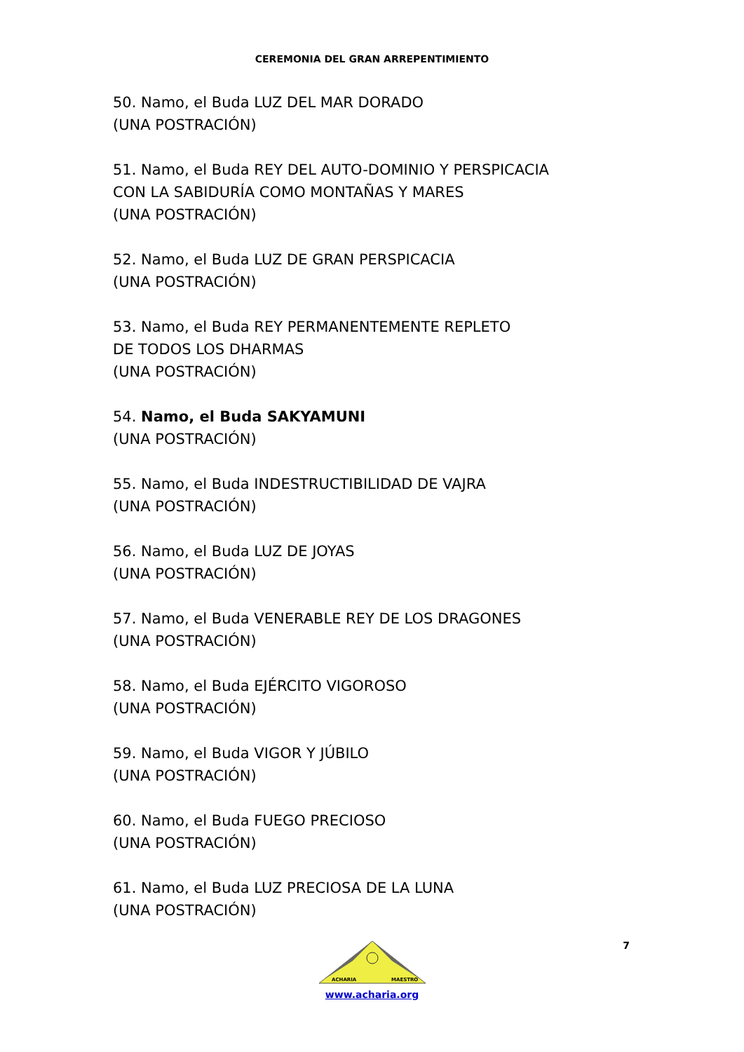CEREMONIA DEL GRAN ARREPENTIMIENTO
50. Namo, el Buda LUZ DEL MAR DORADO
(UNA POSTRACIÓN)
51. Namo, el Buda REY DEL AUTO-DOMINIO Y PERSPICACIA
CON LA SABIDURÍA COMO MONTAÑAS Y MARES
(UNA POSTRACIÓN)
52. Namo, el Buda LUZ DE GRAN PERSPICACIA
(UNA POSTRACIÓN)
53. Namo, el Buda REY PERMANENTEMENTE REPLETO
DE TODOS LOS DHARMAS
(UNA POSTRACIÓN)
54. Namo, el Buda SAKYAMUNI
(UNA POSTRACIÓN)
55. Namo, el Buda INDESTRUCTIBILIDAD DE VAJRA
(UNA POSTRACIÓN)
56. Namo, el Buda LUZ DE JOYAS
(UNA POSTRACIÓN)
57. Namo, el Buda VENERABLE REY DE LOS DRAGONES
(UNA POSTRACIÓN)
58. Namo, el Buda EJÉRCITO VIGOROSO
(UNA POSTRACIÓN)
59. Namo, el Buda VIGOR Y JÚBILO
(UNA POSTRACIÓN)
60. Namo, el Buda FUEGO PRECIOSO
(UNA POSTRACIÓN)
61. Namo, el Buda LUZ PRECIOSA DE LA LUNA
(UNA POSTRACIÓN)
7
ACHARIA
MAESTRO
www.acharia.org